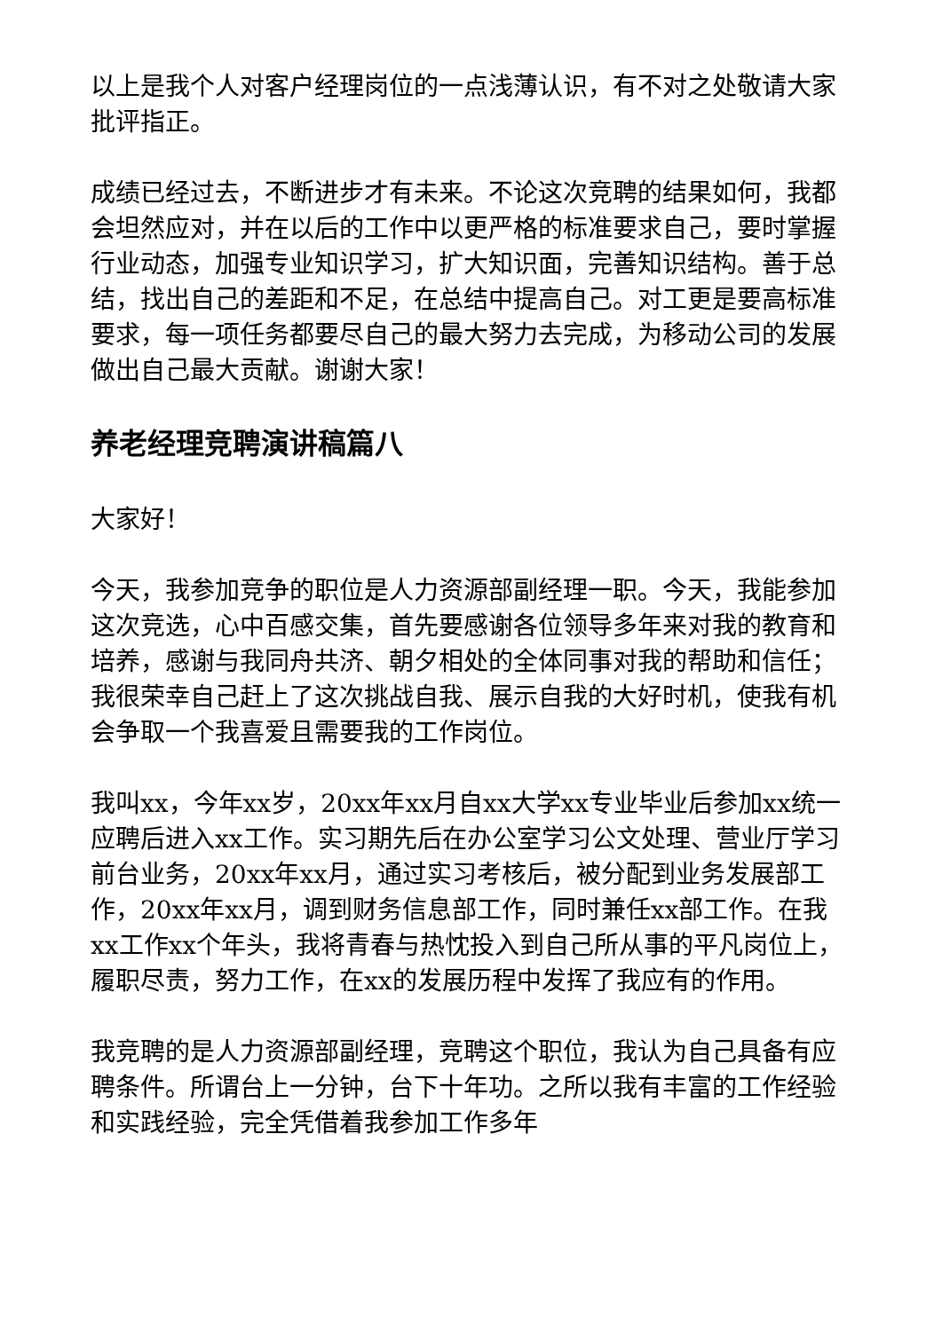以上是我个人对客户经理岗位的一点浅薄认识，有不对之处敬请大家批评指正。
成绩已经过去，不断进步才有未来。不论这次竞聘的结果如何，我都会坦然应对，并在以后的工作中以更严格的标准要求自己，要时掌握行业动态，加强专业知识学习，扩大知识面，完善知识结构。善于总结，找出自己的差距和不足，在总结中提高自己。对工更是要高标准要求，每一项任务都要尽自己的最大努力去完成，为移动公司的发展做出自己最大贡献。谢谢大家！
养老经理竞聘演讲稿篇八
大家好！
今天，我参加竞争的职位是人力资源部副经理一职。今天，我能参加这次竞选，心中百感交集，首先要感谢各位领导多年来对我的教育和培养，感谢与我同舟共济、朝夕相处的全体同事对我的帮助和信任；我很荣幸自己赶上了这次挑战自我、展示自我的大好时机，使我有机会争取一个我喜爱且需要我的工作岗位。
我叫xx，今年xx岁，20xx年xx月自xx大学xx专业毕业后参加xx统一应聘后进入xx工作。实习期先后在办公室学习公文处理、营业厅学习前台业务，20xx年xx月，通过实习考核后，被分配到业务发展部工作，20xx年xx月，调到财务信息部工作，同时兼任xx部工作。在我xx工作xx个年头，我将青春与热忱投入到自己所从事的平凡岗位上，履职尽责，努力工作，在xx的发展历程中发挥了我应有的作用。
我竞聘的是人力资源部副经理，竞聘这个职位，我认为自己具备有应聘条件。所谓台上一分钟，台下十年功。之所以我有丰富的工作经验和实践经验，完全凭借着我参加工作多年